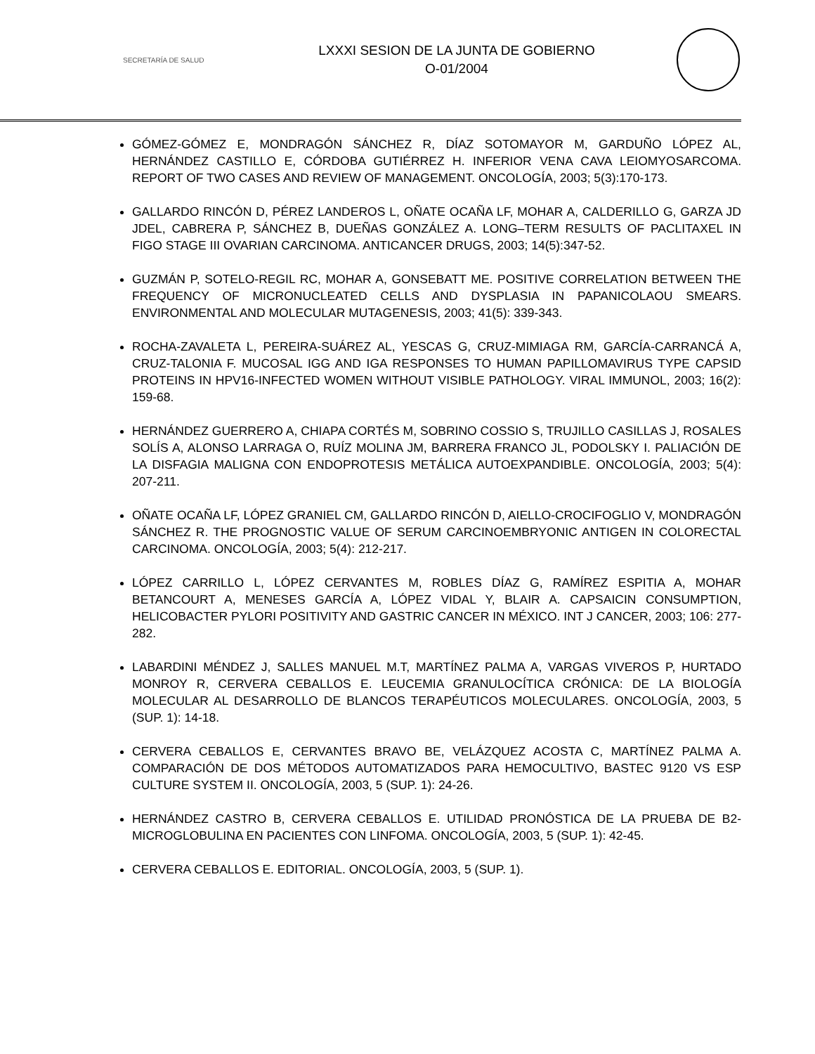SECRETARÍA DE SALUD
LXXXI SESION DE LA JUNTA DE GOBIERNO
O-01/2004
GÓMEZ-GÓMEZ E, MONDRAGÓN SÁNCHEZ R, DÍAZ SOTOMAYOR M, GARDUÑO LÓPEZ AL, HERNÁNDEZ CASTILLO E, CÓRDOBA GUTIÉRREZ H. INFERIOR VENA CAVA LEIOMYOSARCOMA. REPORT OF TWO CASES AND REVIEW OF MANAGEMENT. ONCOLOGÍA, 2003; 5(3):170-173.
GALLARDO RINCÓN D, PÉREZ LANDEROS L, OÑATE OCAÑA LF, MOHAR A, CALDERILLO G, GARZA JD JDEL, CABRERA P, SÁNCHEZ B, DUEÑAS GONZÁLEZ A. LONG–TERM RESULTS OF PACLITAXEL IN FIGO STAGE III OVARIAN CARCINOMA. ANTICANCER DRUGS, 2003; 14(5):347-52.
GUZMÁN P, SOTELO-REGIL RC, MOHAR A, GONSEBATT ME. POSITIVE CORRELATION BETWEEN THE FREQUENCY OF MICRONUCLEATED CELLS AND DYSPLASIA IN PAPANICOLAOU SMEARS. ENVIRONMENTAL AND MOLECULAR MUTAGENESIS, 2003; 41(5): 339-343.
ROCHA-ZAVALETA L, PEREIRA-SUÁREZ AL, YESCAS G, CRUZ-MIMIAGA RM, GARCÍA-CARRANCÁ A, CRUZ-TALONIA F. MUCOSAL IGG AND IGA RESPONSES TO HUMAN PAPILLOMAVIRUS TYPE CAPSID PROTEINS IN HPV16-INFECTED WOMEN WITHOUT VISIBLE PATHOLOGY. VIRAL IMMUNOL, 2003; 16(2): 159-68.
HERNÁNDEZ GUERRERO A, CHIAPA CORTÉS M, SOBRINO COSSIO S, TRUJILLO CASILLAS J, ROSALES SOLÍS A, ALONSO LARRAGA O, RUÍZ MOLINA JM, BARRERA FRANCO JL, PODOLSKY I. PALIACIÓN DE LA DISFAGIA MALIGNA CON ENDOPROTESIS METÁLICA AUTOEXPANDIBLE. ONCOLOGÍA, 2003; 5(4): 207-211.
OÑATE OCAÑA LF, LÓPEZ GRANIEL CM, GALLARDO RINCÓN D, AIELLO-CROCIFOGLIO V, MONDRAGÓN SÁNCHEZ R. THE PROGNOSTIC VALUE OF SERUM CARCINOEMBRYONIC ANTIGEN IN COLORECTAL CARCINOMA. ONCOLOGÍA, 2003; 5(4): 212-217.
LÓPEZ CARRILLO L, LÓPEZ CERVANTES M, ROBLES DÍAZ G, RAMÍREZ ESPITIA A, MOHAR BETANCOURT A, MENESES GARCÍA A, LÓPEZ VIDAL Y, BLAIR A. CAPSAICIN CONSUMPTION, HELICOBACTER PYLORI POSITIVITY AND GASTRIC CANCER IN MÉXICO. INT J CANCER, 2003; 106: 277-282.
LABARDINI MÉNDEZ J, SALLES MANUEL M.T, MARTÍNEZ PALMA A, VARGAS VIVEROS P, HURTADO MONROY R, CERVERA CEBALLOS E. LEUCEMIA GRANULOCÍTICA CRÓNICA: DE LA BIOLOGÍA MOLECULAR AL DESARROLLO DE BLANCOS TERAPÉUTICOS MOLECULARES. ONCOLOGÍA, 2003, 5 (SUP. 1): 14-18.
CERVERA CEBALLOS E, CERVANTES BRAVO BE, VELÁZQUEZ ACOSTA C, MARTÍNEZ PALMA A. COMPARACIÓN DE DOS MÉTODOS AUTOMATIZADOS PARA HEMOCULTIVO, BASTEC 9120 VS ESP CULTURE SYSTEM II. ONCOLOGÍA, 2003, 5 (SUP. 1): 24-26.
HERNÁNDEZ CASTRO B, CERVERA CEBALLOS E. UTILIDAD PRONÓSTICA DE LA PRUEBA DE B2-MICROGLOBULINA EN PACIENTES CON LINFOMA. ONCOLOGÍA, 2003, 5 (SUP. 1): 42-45.
CERVERA CEBALLOS E. EDITORIAL. ONCOLOGÍA, 2003, 5 (SUP. 1).